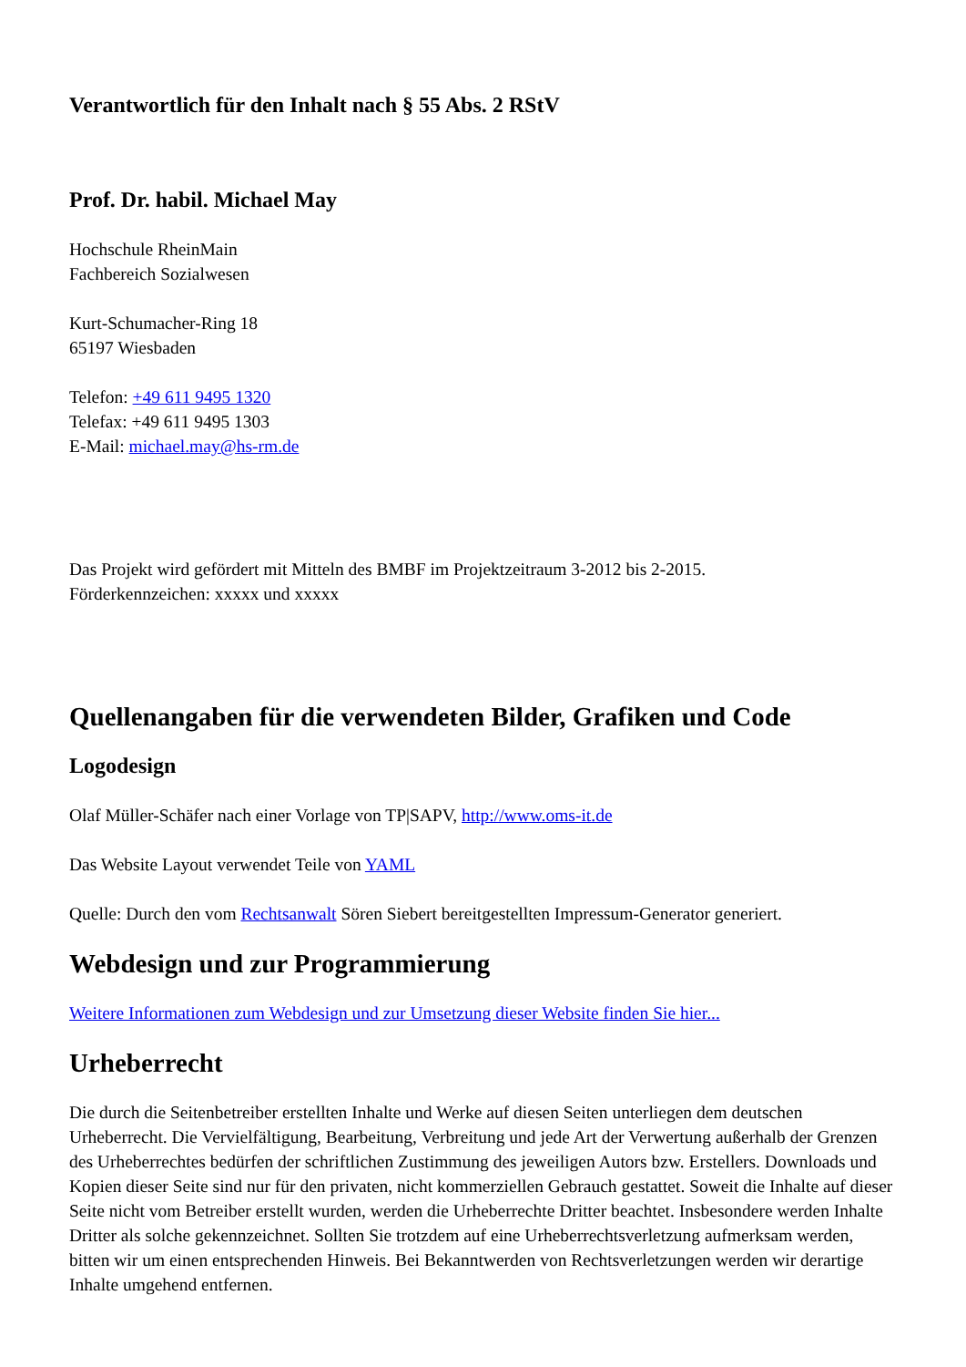Verantwortlich für den Inhalt nach § 55 Abs. 2 RStV
Prof. Dr. habil. Michael May
Hochschule RheinMain
Fachbereich Sozialwesen
Kurt-Schumacher-Ring 18
65197 Wiesbaden
Telefon: +49 611 9495 1320
Telefax: +49 611 9495 1303
E-Mail: michael.may@hs-rm.de
Das Projekt wird gefördert mit Mitteln des BMBF im Projektzeitraum 3-2012 bis 2-2015.
Förderkennzeichen: xxxxx und xxxxx
Quellenangaben für die verwendeten Bilder, Grafiken und Code
Logodesign
Olaf Müller-Schäfer nach einer Vorlage von TP|SAPV, http://www.oms-it.de
Das Website Layout verwendet Teile von YAML
Quelle: Durch den vom Rechtsanwalt Sören Siebert bereitgestellten Impressum-Generator generiert.
Webdesign und zur Programmierung
Weitere Informationen zum Webdesign und zur Umsetzung dieser Website finden Sie hier...
Urheberrecht
Die durch die Seitenbetreiber erstellten Inhalte und Werke auf diesen Seiten unterliegen dem deutschen Urheberrecht. Die Vervielfältigung, Bearbeitung, Verbreitung und jede Art der Verwertung außerhalb der Grenzen des Urheberrechtes bedürfen der schriftlichen Zustimmung des jeweiligen Autors bzw. Erstellers. Downloads und Kopien dieser Seite sind nur für den privaten, nicht kommerziellen Gebrauch gestattet. Soweit die Inhalte auf dieser Seite nicht vom Betreiber erstellt wurden, werden die Urheberrechte Dritter beachtet. Insbesondere werden Inhalte Dritter als solche gekennzeichnet. Sollten Sie trotzdem auf eine Urheberrechtsverletzung aufmerksam werden, bitten wir um einen entsprechenden Hinweis. Bei Bekanntwerden von Rechtsverletzungen werden wir derartige Inhalte umgehend entfernen.